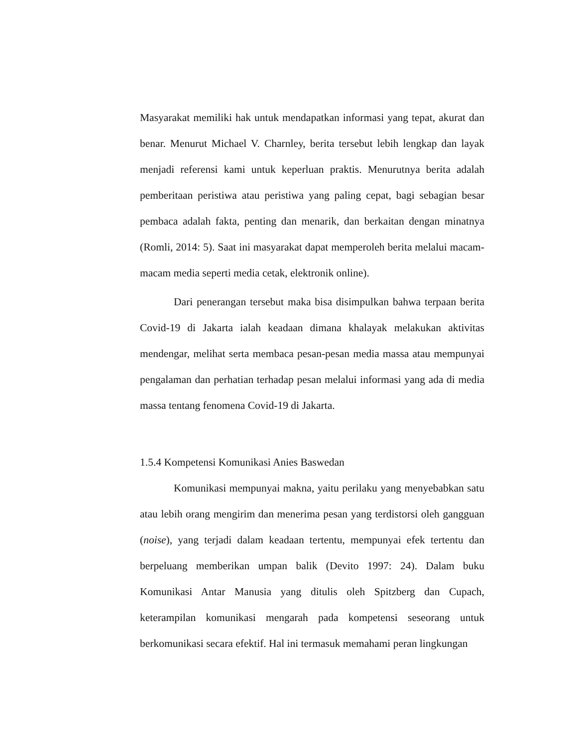Masyarakat memiliki hak untuk mendapatkan informasi yang tepat, akurat dan benar. Menurut Michael V. Charnley, berita tersebut lebih lengkap dan layak menjadi referensi kami untuk keperluan praktis. Menurutnya berita adalah pemberitaan peristiwa atau peristiwa yang paling cepat, bagi sebagian besar pembaca adalah fakta, penting dan menarik, dan berkaitan dengan minatnya (Romli, 2014: 5). Saat ini masyarakat dapat memperoleh berita melalui macam-macam media seperti media cetak, elektronik online).
Dari penerangan tersebut maka bisa disimpulkan bahwa terpaan berita Covid-19 di Jakarta ialah keadaan dimana khalayak melakukan aktivitas mendengar, melihat serta membaca pesan-pesan media massa atau mempunyai pengalaman dan perhatian terhadap pesan melalui informasi yang ada di media massa tentang fenomena Covid-19 di Jakarta.
1.5.4 Kompetensi Komunikasi Anies Baswedan
Komunikasi mempunyai makna, yaitu perilaku yang menyebabkan satu atau lebih orang mengirim dan menerima pesan yang terdistorsi oleh gangguan (noise), yang terjadi dalam keadaan tertentu, mempunyai efek tertentu dan berpeluang memberikan umpan balik (Devito 1997: 24). Dalam buku Komunikasi Antar Manusia yang ditulis oleh Spitzberg dan Cupach, keterampilan komunikasi mengarah pada kompetensi seseorang untuk berkomunikasi secara efektif. Hal ini termasuk memahami peran lingkungan